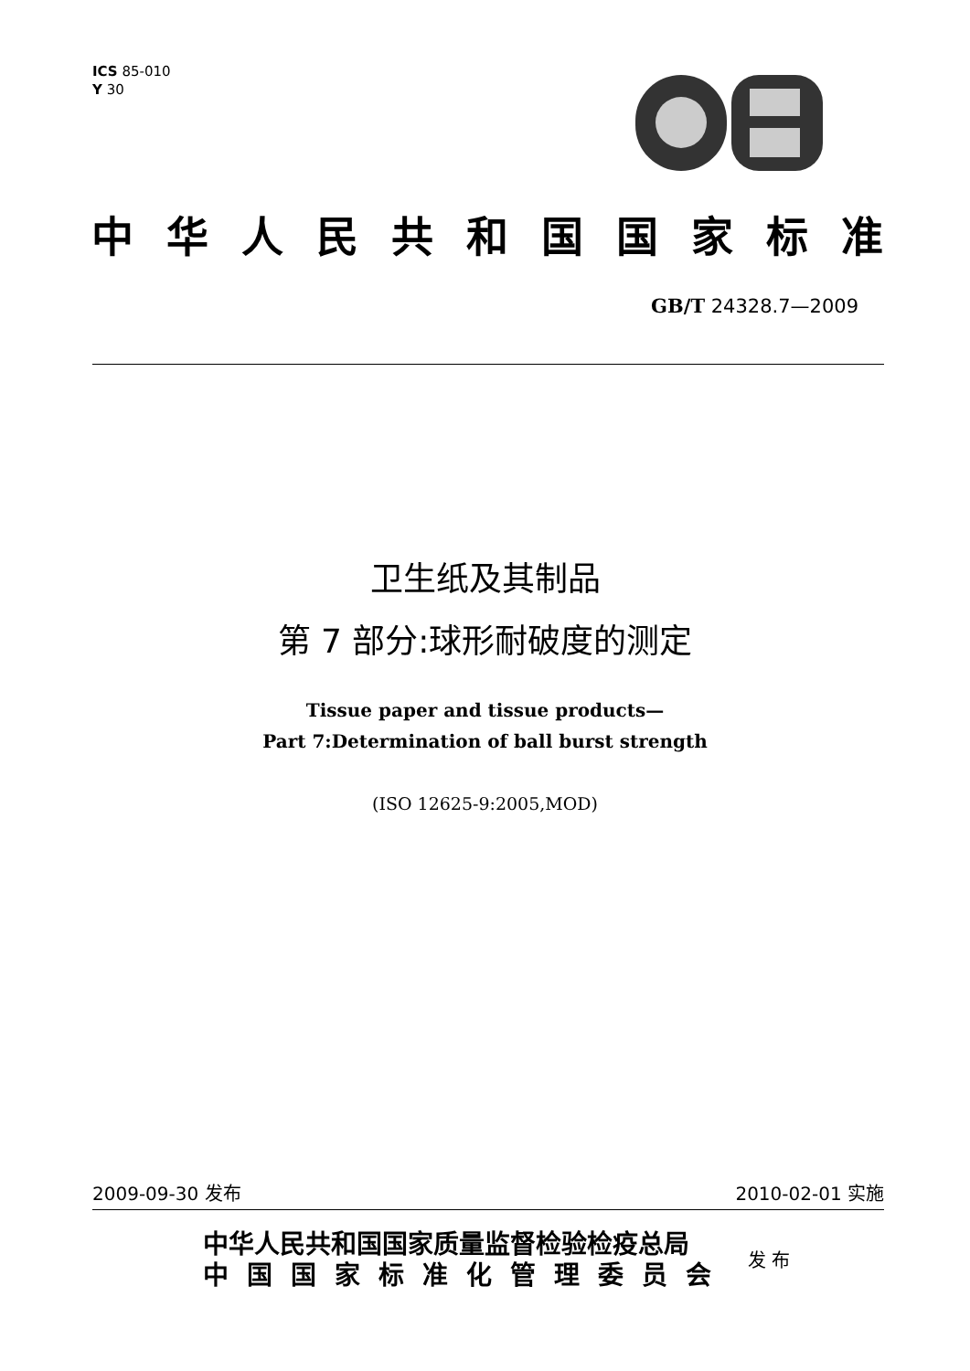ICS 85-010
Y 30
中华人民共和国国家标准
GB/T 24328.7—2009
卫生纸及其制品
第 7 部分:球形耐破度的测定
Tissue paper and tissue products—
Part 7:Determination of ball burst strength
(ISO 12625-9:2005,MOD)
2009-09-30 发布 2010-02-01 实施
中华人民共和国国家质量监督检验检疫总局
中国国家标准化管理委员会
发 布